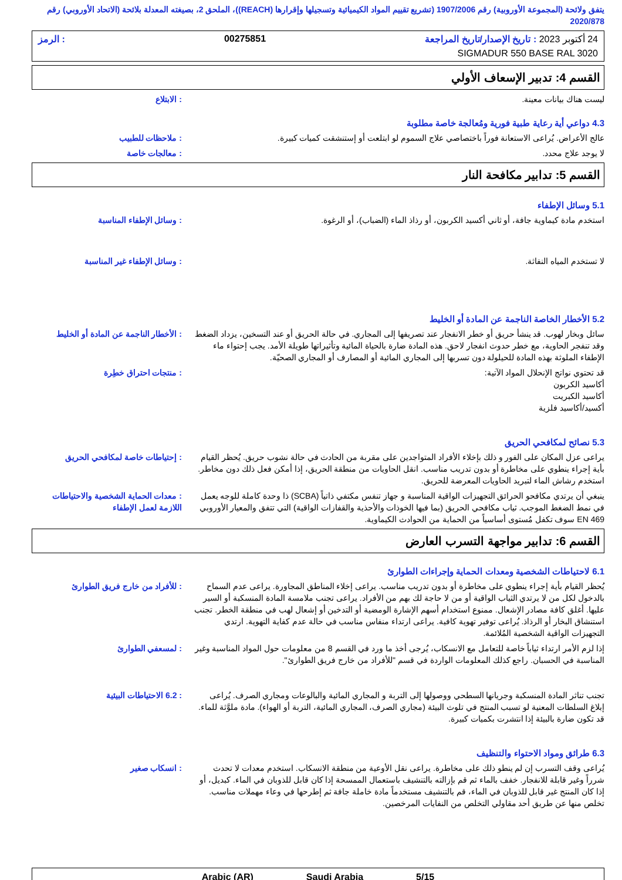يتفق ولائحة (المجموعة الأوروبية) رقم 1907/2006 (تشريع تقييم المواد الكيميائية وتسجيلها وإقرارها (REACH))، الملحق 2، بصيغته المعدلة بلائحة (الاتحاد الأوروبي) رقم 2020/878
24 أكتوبر 2023 : تاريخ الإصدار/تاريخ المراجعة 00275851: الرمز
SIGMADUR 550 BASE RAL 3020
القسم 4: تدبير الإسعاف الأولي
ليست هناك بيانات معينة. : الابتلاع
4.3 دواعي أية رعاية طبية فورية ومُعالجة خاصة مطلوبة
عالج الأعراض. يُراعى الاستعانة فوراً باختصاصي علاج السموم لو ابتلعت أو إستنشقت كميات كبيرة.
: ملاحظات للطبيب
لا يوجد علاج محدد. : معالجات خاصة
القسم 5: تدابير مكافحة النار
5.1 وسائل الإطفاء
استخدم مادة كيماوية جافة، أو ثاني أكسيد الكربون، أو رذاذ الماء (الضباب)، أو الرغوة. : وسائل الإطفاء المناسبة
لا تستخدم المياه النفاثة. : وسائل الإطفاء غير المناسبة
5.2 الأخطار الخاصة الناجمة عن المادة أو الخليط
سائل وبخار لهوب. قد ينشأ حريق أو خطر الانفجار عند تصريفها إلى المجاري. في حالة الحريق أو عند التسخين، يزداد الضغط وقد تنفجر الحاوية، مع خطر حدوث انفجار لاحق. هذه المادة ضارة بالحياة المائية وتأثيراتها طويلة الأمد. يجب إحتواء ماء الإطفاء الملوثة بهذه المادة للحيلولة دون تسربها إلى المجاري المائية أو المصارف أو المجاري الصحيّة.
: الأخطار الناجمة عن المادة أو الخليط
قد تحتوي نواتج الإنحلال المواد الآتية:
أكاسيد الكربون
أكاسيد الكبريت
أكسيد/أكاسيد فلزية
: منتجات احتراق خطِرة
5.3 نصائح لمكافحي الحريق
يراعى عزل المكان على الفور و ذلك بإخلاء الأفراد المتواجدين على مقربة من الحادث في حالة نشوب حريق. يُحظر القيام بأية إجراء ينطوي على مخاطرة أو بدون تدريب مناسب. انقل الحاويات من منطقة الحريق، إذا أمكن فعل ذلك دون مخاطر. استخدم رشاش الماء لتبريد الحاويات المعرضة للحريق.
: إحتياطات خاصة لمكافحي الحريق
ينبغي أن يرتدي مكافحو الحرائق التجهيزات الواقية المناسبة و جهاز تنفس مكتفي ذاتياً (SCBA) ذا وحدة كاملة للوجه يعمل في نمط الضغط الموجب. ثياب مكافحي الحريق (بما فيها الخوذات والأحذية والقفازات الواقية) التي تتفق والمعيار الأوروبي EN 469 سوف تكفل مُستوى أساسياً من الحماية من الحوادث الكيماوية.
: معدات الحماية الشخصية والاحتياطات اللازمة لعمل الإطفاء
القسم 6: تدابير مواجهة التسرب العارض
6.1 لاحتياطات الشخصية ومعدات الحماية وإجراءات الطوارئ
يُحظر القيام بأية إجراء ينطوي على مخاطرة أو بدون تدريب مناسب. يراعى إخلاء المناطق المجاورة. يراعى عدم السماح بالدخول لكل من لا يرتدي الثياب الواقية أو من لا حاجة لك بهم من الأفراد. يراعى تجنب ملامسة المادة المنسكبة أو السير عليها. أغلق كافة مصادر الإشعال. ممنوع استخدام أسهم الإشارة الومضية أو التدخين أو إشعال لهب في منطقة الخطر. تجنب استنشاق البخار أو الرذاذ. يُراعى توفير تهوية كافية. يراعى ارتداء منفاس مناسب في حالة عدم كفاية التهوية. ارتدي التجهيزات الواقية الشخصية المُلائمة.
: للأفراد من خارج فريق الطوارئ
إذا لزم الأمر ارتداء ثياباً خاصة للتعامل مع الانسكاب، يُرجى أخذ ما ورد في القسم 8 من معلومات حول المواد المناسبة وغير المناسبة في الحسبان. راجع كذلك المعلومات الواردة في قسم "للأفراد من خارج فريق الطوارئ".
: لمسعفي الطوارئ
تجنب تناثر المادة المنسكبة وجريانها السطحي ووصولها إلى التربة و المجاري المائية والبالوعات ومجاري الصرف. يُراعى إبلاغ السلطات المعنية لو تسبب المنتج في تلوث البيئة (مجاري الصرف، المجاري المائية، التربة أو الهواء). مادة ملوَّثة للماء. قد تكون ضارة بالبيئة إذا انتشرت بكميات كبيرة.
: 6.2 الاحتياطات البيئية
6.3 طرائق ومواد الاحتواء والتنظيف
يُراعى وقف التسرب إن لم ينطو ذلك على مخاطرة. يراعى نقل الأوعية من منطقة الانسكاب. استخدم معدات لا تحدث شرراً وغير قابلة للانفجار. خفف بالماء ثم قم بإزالته بالتنشيف باستعمال الممسحة إذا كان قابل للذوبان في الماء. كبديل، أو إذا كان المنتج غير قابل للذوبان في الماء، قم بالتنشيف مستخدماً مادة خاملة جافة ثم إطرحها في وعاء مهملات مناسب. تخلص منها عن طريق أحد مقاولي التخلص من النفايات المرخصين.
: انسكاب صغير
Arabic (AR) Saudi Arabia 5/15